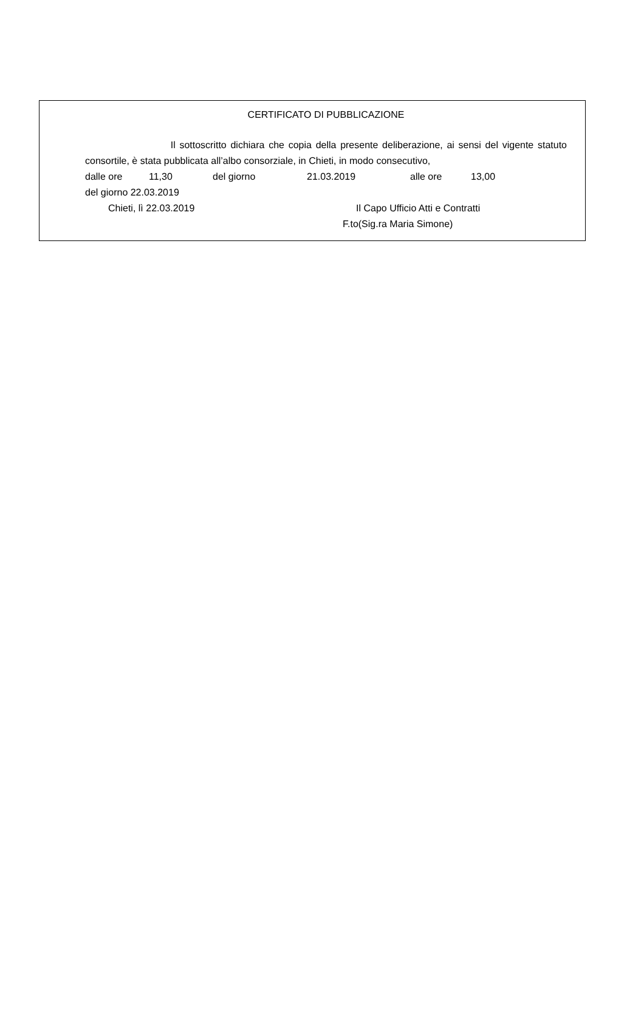CERTIFICATO DI PUBBLICAZIONE
Il sottoscritto dichiara che copia della presente deliberazione, ai sensi del vigente statuto consortile, è stata pubblicata all’albo consorziale, in Chieti, in modo consecutivo,
dalle ore 11,30 del giorno 21.03.2019 alle ore 13,00
del giorno 22.03.2019
Chieti, lì 22.03.2019 Il Capo Ufficio Atti e Contratti
F.to(Sig.ra Maria Simone)